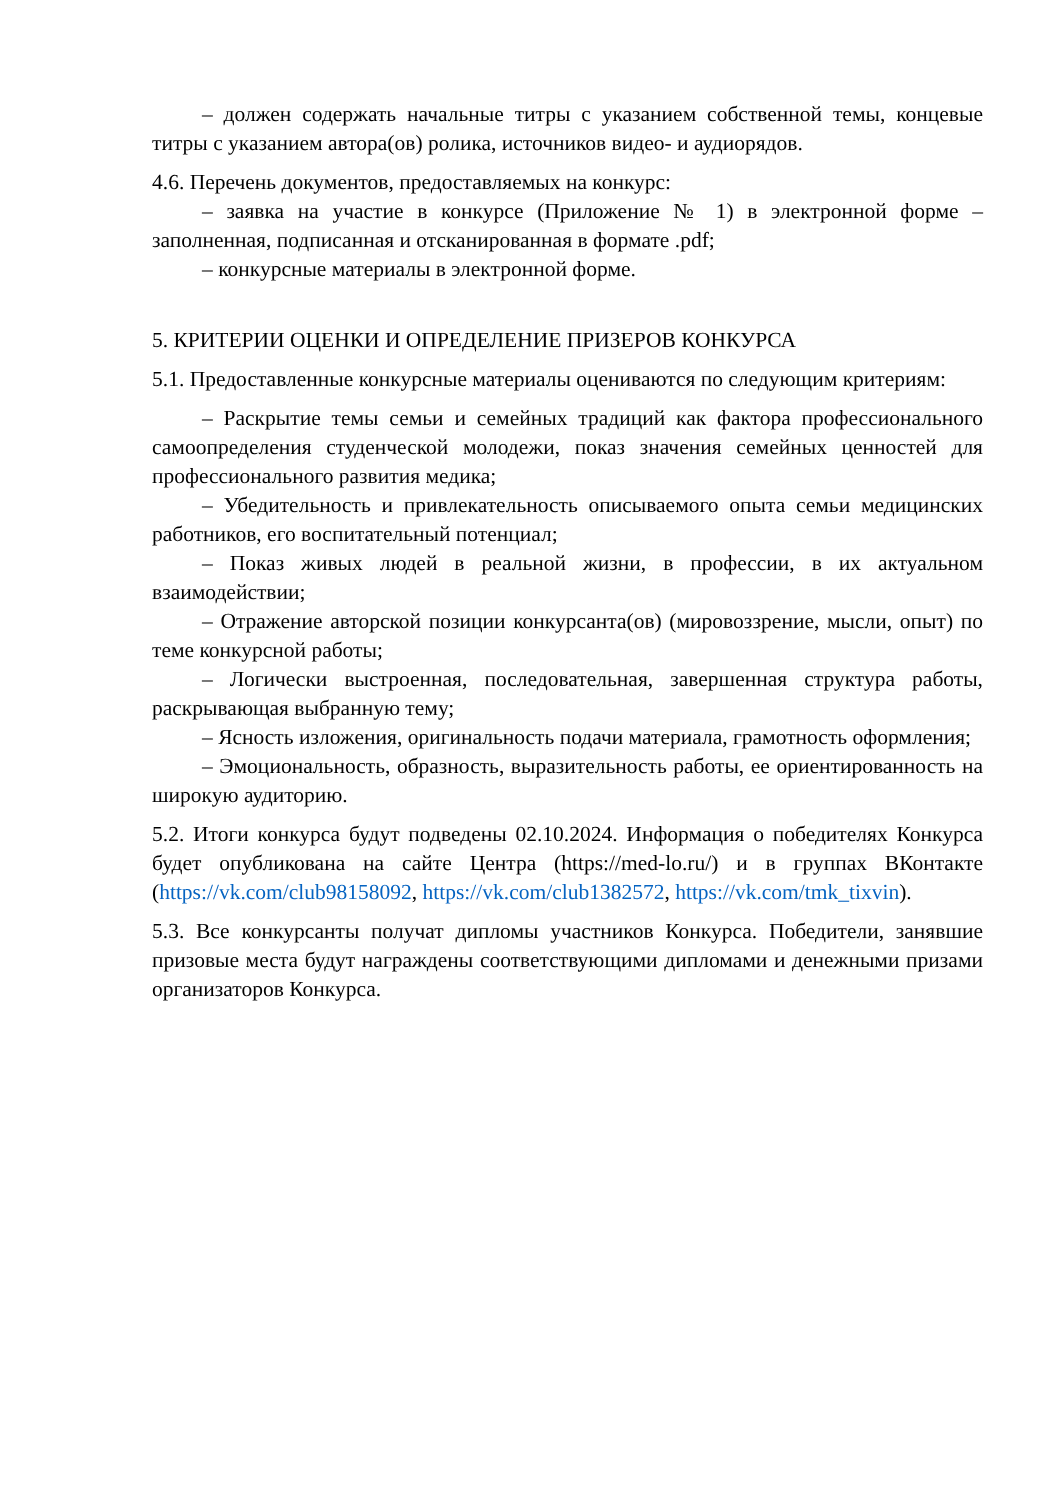– должен содержать начальные титры с указанием собственной темы, концевые титры с указанием автора(ов) ролика, источников видео- и аудиорядов.
4.6. Перечень документов, предоставляемых на конкурс:
– заявка на участие в конкурсе (Приложение № 1) в электронной форме – заполненная, подписанная и отсканированная в формате .pdf;
– конкурсные материалы в электронной форме.
5. КРИТЕРИИ ОЦЕНКИ И ОПРЕДЕЛЕНИЕ ПРИЗЕРОВ КОНКУРСА
5.1. Предоставленные конкурсные материалы оцениваются по следующим критериям:
– Раскрытие темы семьи и семейных традиций как фактора профессионального самоопределения студенческой молодежи, показ значения семейных ценностей для профессионального развития медика;
– Убедительность и привлекательность описываемого опыта семьи медицинских работников, его воспитательный потенциал;
– Показ живых людей в реальной жизни, в профессии, в их актуальном взаимодействии;
– Отражение авторской позиции конкурсанта(ов) (мировоззрение, мысли, опыт) по теме конкурсной работы;
– Логически выстроенная, последовательная, завершенная структура работы, раскрывающая выбранную тему;
– Ясность изложения, оригинальность подачи материала, грамотность оформления;
– Эмоциональность, образность, выразительность работы, ее ориентированность на широкую аудиторию.
5.2. Итоги конкурса будут подведены 02.10.2024. Информация о победителях Конкурса будет опубликована на сайте Центра (https://med-lo.ru/) и в группах ВКонтакте (https://vk.com/club98158092, https://vk.com/club1382572, https://vk.com/tmk_tixvin).
5.3. Все конкурсанты получат дипломы участников Конкурса. Победители, занявшие призовые места будут награждены соответствующими дипломами и денежными призами организаторов Конкурса.